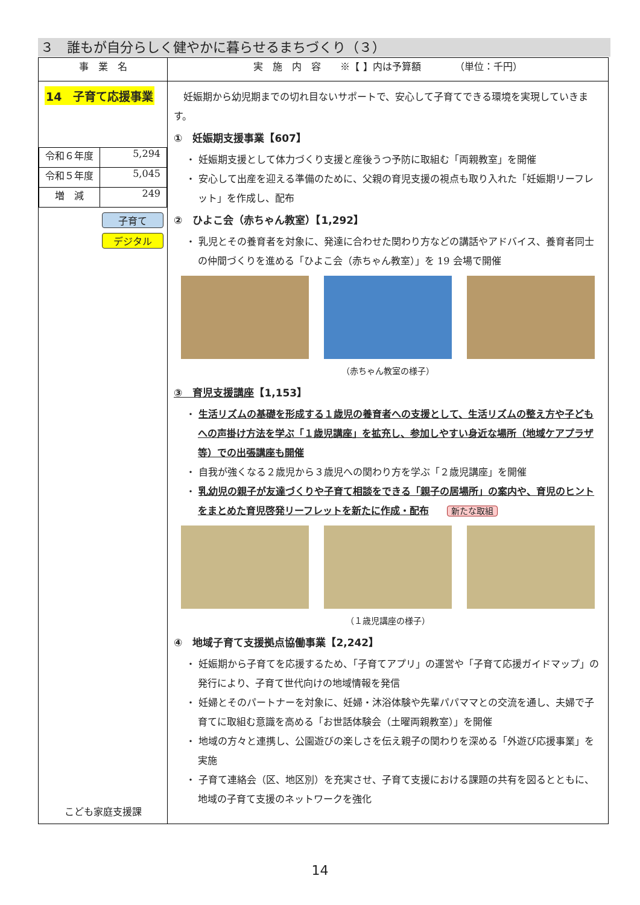３　誰もが自分らしく健やかに暮らせるまちづくり（３）
| 事 業 名 | 実 施 内 容 ※【 】内は予算額 （単位：千円） |
| --- | --- |
| 14 子育て応援事業 / 令和６年度 / 5,294 / / 令和５年度 / 5,045 / / 増 減 / 249 / 子育て デジタル こども家庭支援課 | 妊娠期から幼児期までの切れ目ないサポートで、安心して子育てできる環境を実現していきます。 ① 妊娠期支援事業【607】 ・ 妊娠期支援として体力づくり支援と産後うつ予防に取組む「両親教室」を開催 ・ 安心して出産を迎える準備のために、父親の育児支援の視点も取り入れた「妊娠期リーフレット」を作成し、配布 ② ひよこ会（赤ちゃん教室）【1,292】 ・ 乳児とその養育者を対象に、発達に合わせた関わり方などの講話やアドバイス、養育者同士の仲間づくりを進める「ひよこ会（赤ちゃん教室）」を 19 会場で開催 （赤ちゃん教室の様子） ③ 育児支援講座 【1,153】 ・ 生活リズムの基礎を形成する１歳児の養育者への支援として、生活リズムの整え方や子どもへの声掛け方法を学ぶ「１歳児講座」を拡充し、参加しやすい身近な場所（地域ケアプラザ等）での出張講座も開催 ・ 自我が強くなる２歳児から３歳児への関わり方を学ぶ「２歳児講座」を開催 ・ 乳幼児の親子が友達づくりや子育て相談をできる「親子の居場所」の案内や、育児のヒントをまとめた育児啓発リーフレットを新たに作成・配布 新たな取組 （１歳児講座の様子） ④ 地域子育て支援拠点協働事業【2,242】 ・ 妊娠期から子育てを応援するため、「子育てアプリ」の運営や「子育て応援ガイドマップ」の発行により、子育て世代向けの地域情報を発信 ・ 妊婦とそのパートナーを対象に、妊婦・沐浴体験や先輩パパママとの交流を通し、夫婦で子育てに取組む意識を高める「お世話体験会（土曜両親教室）」を開催 ・ 地域の方々と連携し、公園遊びの楽しさを伝え親子の関わりを深める「外遊び応援事業」を実施 ・ 子育て連絡会（区、地区別）を充実させ、子育て支援における課題の共有を図るとともに、地域の子育て支援のネットワークを強化 |
14